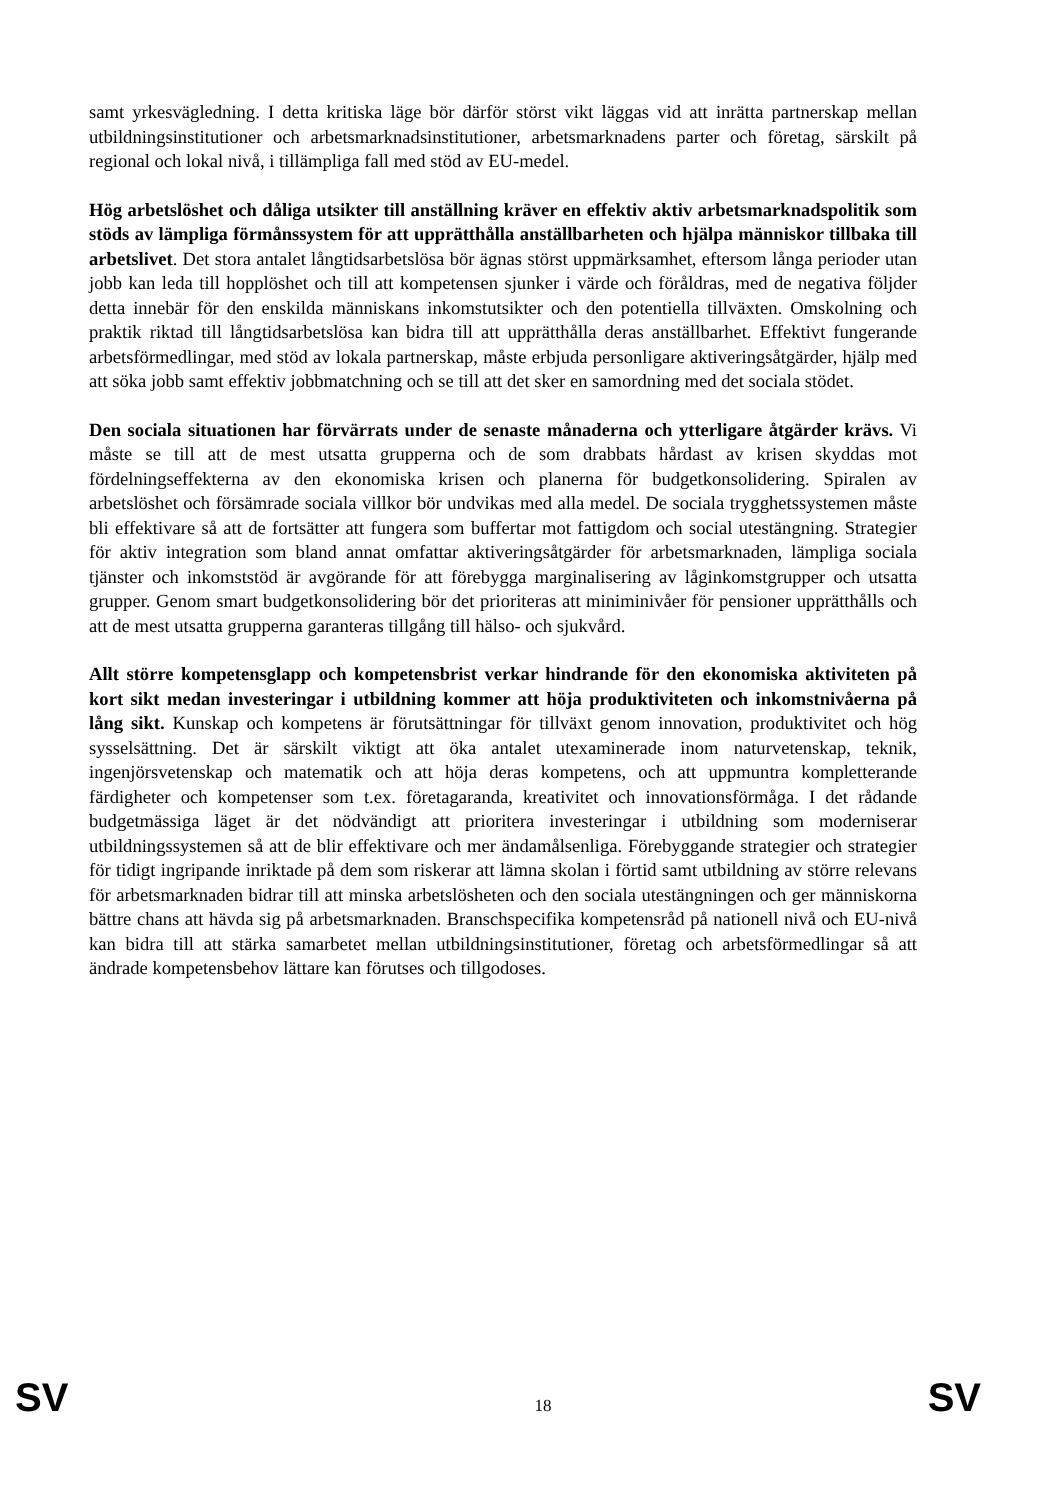samt yrkesvägledning. I detta kritiska läge bör därför störst vikt läggas vid att inrätta partnerskap mellan utbildningsinstitutioner och arbetsmarknadsinstitutioner, arbetsmarknadens parter och företag, särskilt på regional och lokal nivå, i tillämpliga fall med stöd av EU-medel.
Hög arbetslöshet och dåliga utsikter till anställning kräver en effektiv aktiv arbetsmarknadspolitik som stöds av lämpliga förmånssystem för att upprätthålla anställbarheten och hjälpa människor tillbaka till arbetslivet. Det stora antalet långtidsarbetslösa bör ägnas störst uppmärksamhet, eftersom långa perioder utan jobb kan leda till hopplöshet och till att kompetensen sjunker i värde och föråldras, med de negativa följder detta innebär för den enskilda människans inkomstutsikter och den potentiella tillväxten. Omskolning och praktik riktad till långtidsarbetslösa kan bidra till att upprätthålla deras anställbarhet. Effektivt fungerande arbetsförmedlingar, med stöd av lokala partnerskap, måste erbjuda personligare aktiveringsåtgärder, hjälp med att söka jobb samt effektiv jobbmatchning och se till att det sker en samordning med det sociala stödet.
Den sociala situationen har förvärrats under de senaste månaderna och ytterligare åtgärder krävs. Vi måste se till att de mest utsatta grupperna och de som drabbats hårdast av krisen skyddas mot fördelningseffekterna av den ekonomiska krisen och planerna för budgetkonsolidering. Spiralen av arbetslöshet och försämrade sociala villkor bör undvikas med alla medel. De sociala trygghetssystemen måste bli effektivare så att de fortsätter att fungera som buffertar mot fattigdom och social utestängning. Strategier för aktiv integration som bland annat omfattar aktiveringsåtgärder för arbetsmarknaden, lämpliga sociala tjänster och inkomststöd är avgörande för att förebygga marginalisering av låginkomstgrupper och utsatta grupper. Genom smart budgetkonsolidering bör det prioriteras att miniminivåer för pensioner upprätthålls och att de mest utsatta grupperna garanteras tillgång till hälso- och sjukvård.
Allt större kompetensglapp och kompetensbrist verkar hindrande för den ekonomiska aktiviteten på kort sikt medan investeringar i utbildning kommer att höja produktiviteten och inkomstnivåerna på lång sikt. Kunskap och kompetens är förutsättningar för tillväxt genom innovation, produktivitet och hög sysselsättning. Det är särskilt viktigt att öka antalet utexaminerade inom naturvetenskap, teknik, ingenjörsvetenskap och matematik och att höja deras kompetens, och att uppmuntra kompletterande färdigheter och kompetenser som t.ex. företagaranda, kreativitet och innovationsförmåga. I det rådande budgetmässiga läget är det nödvändigt att prioritera investeringar i utbildning som moderniserar utbildningssystemen så att de blir effektivare och mer ändamålsenliga. Förebyggande strategier och strategier för tidigt ingripande inriktade på dem som riskerar att lämna skolan i förtid samt utbildning av större relevans för arbetsmarknaden bidrar till att minska arbetslösheten och den sociala utestängningen och ger människorna bättre chans att hävda sig på arbetsmarknaden. Branschspecifika kompetensråd på nationell nivå och EU-nivå kan bidra till att stärka samarbetet mellan utbildningsinstitutioner, företag och arbetsförmedlingar så att ändrade kompetensbehov lättare kan förutses och tillgodoses.
SV 18 SV